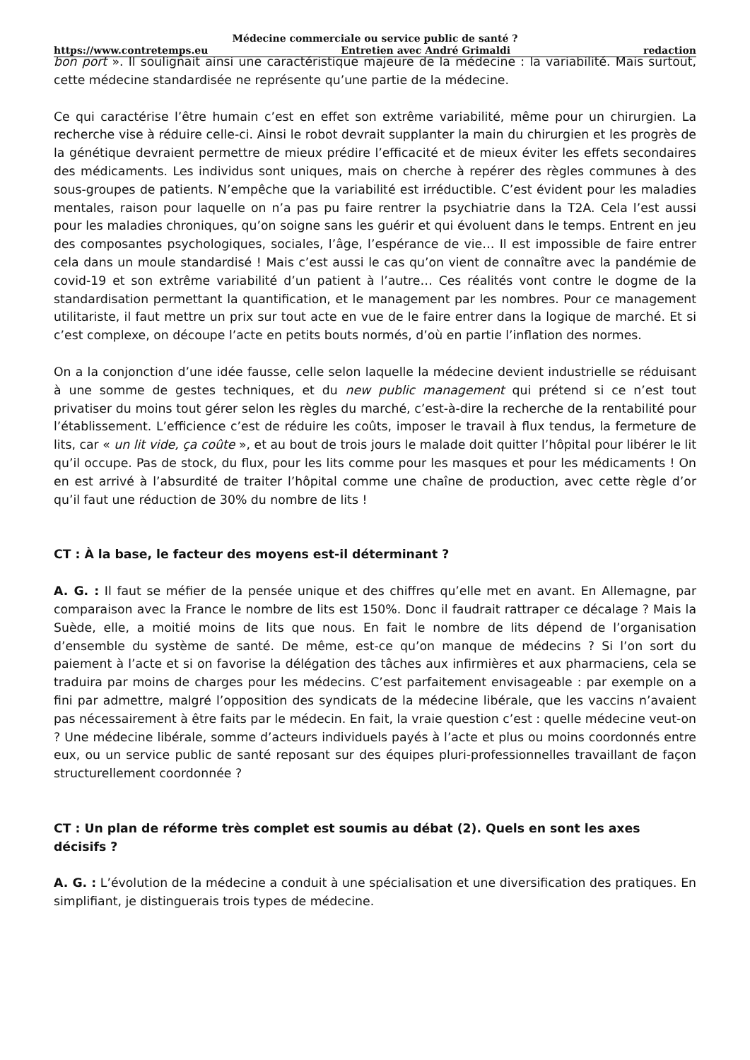Médecine commerciale ou service public de santé ?
https://www.contretemps.eu Entretien avec André Grimaldi redaction
bon port ». Il soulignait ainsi une caractéristique majeure de la médecine : la variabilité. Mais surtout, cette médecine standardisée ne représente qu’une partie de la médecine.
Ce qui caractérise l’être humain c’est en effet son extrême variabilité, même pour un chirurgien. La recherche vise à réduire celle-ci. Ainsi le robot devrait supplanter la main du chirurgien et les progrès de la génétique devraient permettre de mieux prédire l’efficacité et de mieux éviter les effets secondaires des médicaments. Les individus sont uniques, mais on cherche à repérer des règles communes à des sous-groupes de patients. N’empêche que la variabilité est irréductible. C’est évident pour les maladies mentales, raison pour laquelle on n’a pas pu faire rentrer la psychiatrie dans la T2A. Cela l’est aussi pour les maladies chroniques, qu’on soigne sans les guérir et qui évoluent dans le temps. Entrent en jeu des composantes psychologiques, sociales, l’âge, l’espérance de vie… Il est impossible de faire entrer cela dans un moule standardisé ! Mais c’est aussi le cas qu’on vient de connaître avec la pandémie de covid-19 et son extrême variabilité d’un patient à l’autre… Ces réalités vont contre le dogme de la standardisation permettant la quantification, et le management par les nombres. Pour ce management utilitariste, il faut mettre un prix sur tout acte en vue de le faire entrer dans la logique de marché. Et si c’est complexe, on découpe l’acte en petits bouts normés, d’où en partie l’inflation des normes.
On a la conjonction d’une idée fausse, celle selon laquelle la médecine devient industrielle se réduisant à une somme de gestes techniques, et du new public management qui prétend si ce n’est tout privatiser du moins tout gérer selon les règles du marché, c’est-à-dire la recherche de la rentabilité pour l’établissement. L’efficience c’est de réduire les coûts, imposer le travail à flux tendus, la fermeture de lits, car « un lit vide, ça coûte », et au bout de trois jours le malade doit quitter l’hôpital pour libérer le lit qu’il occupe. Pas de stock, du flux, pour les lits comme pour les masques et pour les médicaments ! On en est arrivé à l’absurdité de traiter l’hôpital comme une chaîne de production, avec cette règle d’or qu’il faut une réduction de 30% du nombre de lits !
CT : À la base, le facteur des moyens est-il déterminant ?
A. G. : Il faut se méfier de la pensée unique et des chiffres qu’elle met en avant. En Allemagne, par comparaison avec la France le nombre de lits est 150%. Donc il faudrait rattraper ce décalage ? Mais la Suède, elle, a moitié moins de lits que nous. En fait le nombre de lits dépend de l’organisation d’ensemble du système de santé. De même, est-ce qu’on manque de médecins ? Si l’on sort du paiement à l’acte et si on favorise la délégation des tâches aux infirmières et aux pharmaciens, cela se traduira par moins de charges pour les médecins. C’est parfaitement envisageable : par exemple on a fini par admettre, malgré l’opposition des syndicats de la médecine libérale, que les vaccins n’avaient pas nécessairement à être faits par le médecin. En fait, la vraie question c’est : quelle médecine veut-on ? Une médecine libérale, somme d’acteurs individuels payés à l’acte et plus ou moins coordonnés entre eux, ou un service public de santé reposant sur des équipes pluri-professionnelles travaillant de façon structurellement coordonnée ?
CT : Un plan de réforme très complet est soumis au débat (2). Quels en sont les axes décisifs ?
A. G. : L’évolution de la médecine a conduit à une spécialisation et une diversification des pratiques. En simplifiant, je distinguerais trois types de médecine.